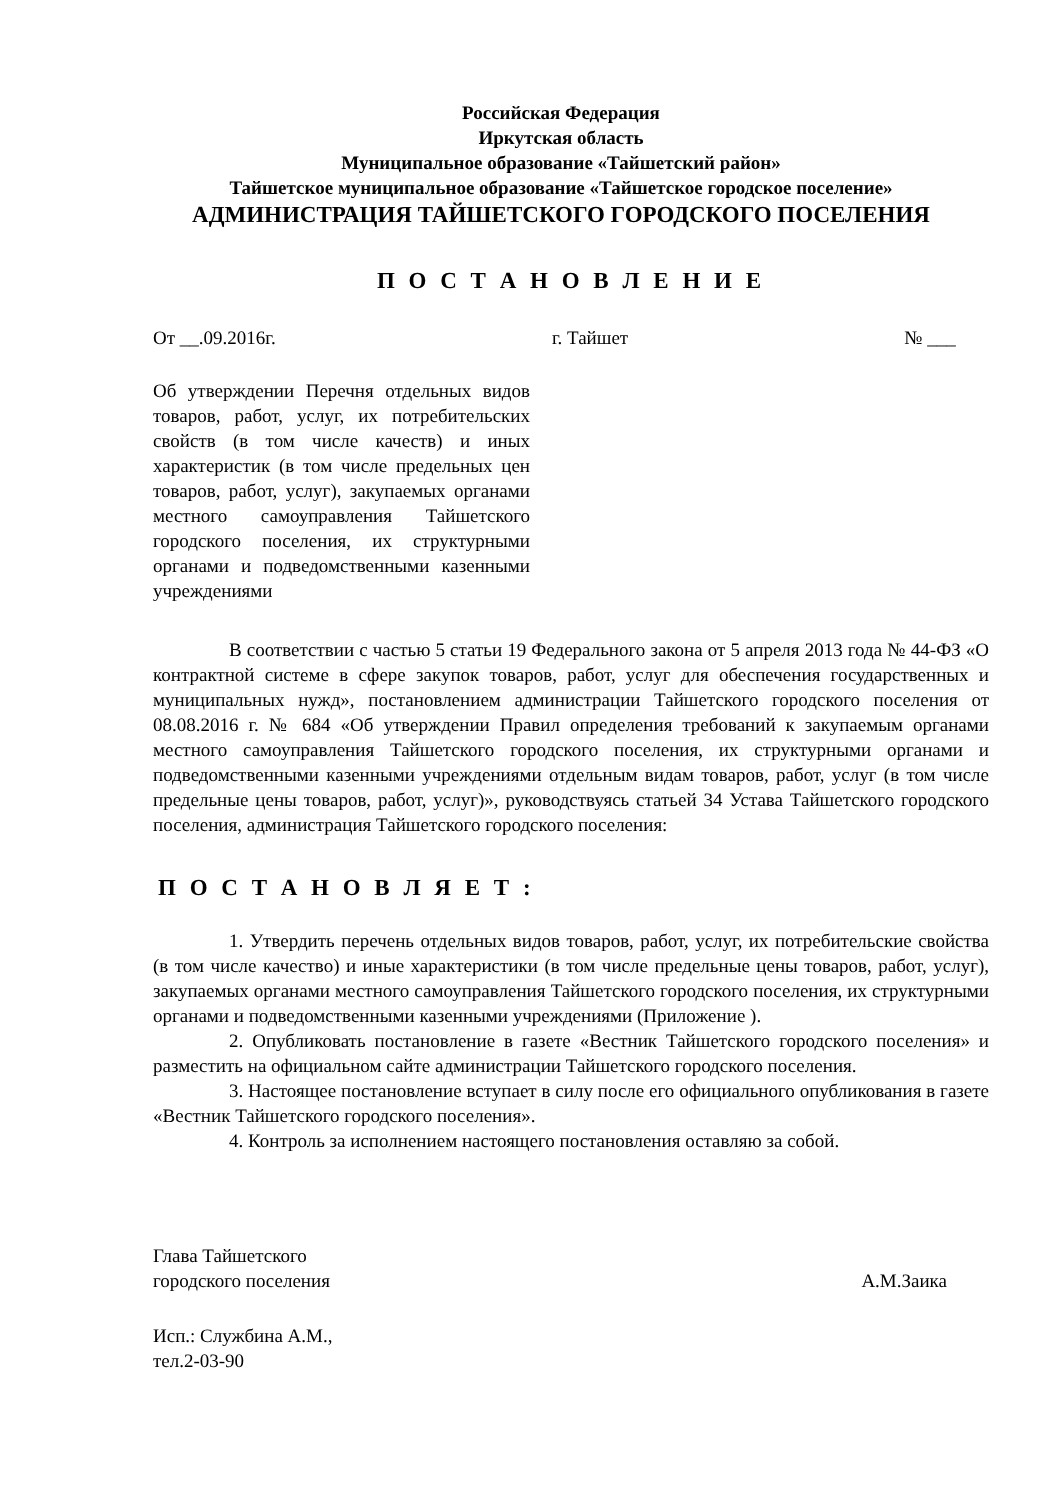Российская Федерация
Иркутская область
Муниципальное образование «Тайшетский район»
Тайшетское муниципальное образование «Тайшетское городское поселение»
АДМИНИСТРАЦИЯ ТАЙШЕТСКОГО ГОРОДСКОГО ПОСЕЛЕНИЯ
П О С Т А Н О В Л Е Н И Е
От __.09.2016г. г. Тайшет № ___
Об утверждении Перечня отдельных видов товаров, работ, услуг, их потребительских свойств (в том числе качеств) и иных характеристик (в том числе предельных цен товаров, работ, услуг), закупаемых органами местного самоуправления Тайшетского городского поселения, их структурными органами и подведомственными казенными учреждениями
В соответствии с частью 5 статьи 19 Федерального закона от 5 апреля 2013 года № 44-ФЗ «О контрактной системе в сфере закупок товаров, работ, услуг для обеспечения государственных и муниципальных нужд», постановлением администрации Тайшетского городского поселения от 08.08.2016 г. № 684 «Об утверждении Правил определения требований к закупаемым органами местного самоуправления Тайшетского городского поселения, их структурными органами и подведомственными казенными учреждениями отдельным видам товаров, работ, услуг (в том числе предельные цены товаров, работ, услуг)», руководствуясь статьей 34 Устава Тайшетского городского поселения, администрация Тайшетского городского поселения:
П О С Т А Н О В Л Я Е Т :
1. Утвердить перечень отдельных видов товаров, работ, услуг, их потребительские свойства (в том числе качество) и иные характеристики (в том числе предельные цены товаров, работ, услуг), закупаемых органами местного самоуправления Тайшетского городского поселения, их структурными органами и подведомственными казенными учреждениями (Приложение ).
2. Опубликовать постановление в газете «Вестник Тайшетского городского поселения» и разместить на официальном сайте администрации Тайшетского городского поселения.
3. Настоящее постановление вступает в силу после его официального опубликования в газете «Вестник Тайшетского городского поселения».
4. Контроль за исполнением настоящего постановления оставляю за собой.
Глава Тайшетского
городского поселения
А.М.Заика
Исп.: Службина А.М.,
тел.2-03-90